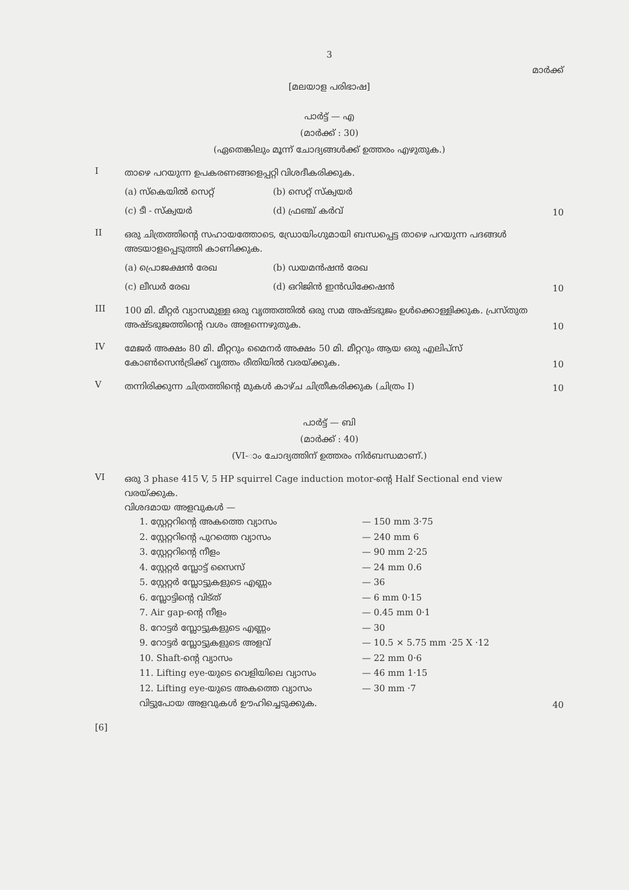3
മാർക്ക്
[മലയാള പരിഭാഷ]
പാർട്ട് — എ
(മാർക്ക് : 30)
(ഏതെങ്കിലും മൂന്ന് ചോദ്യങ്ങൾക്ക് ഉത്തരം എഴുതുക.)
I
താഴെ പറയുന്ന ഉപകരണങ്ങളെപ്പറ്റി വിശദീകരിക്കുക.
(a) സ്കെയിൽ സെറ്റ് (b) സെറ്റ് സ്ക്വയർ (c) ടീ - സ്ക്വയർ (d) ഫ്രഞ്ച് കർവ്
10
II
ഒരു ചിത്രത്തിന്റെ സഹായത്തോടെ, ഡ്രോയിംഗുമായി ബന്ധപ്പെട്ട താഴെ പറയുന്ന പദങ്ങൾ അടയാളപ്പെടുത്തി കാണിക്കുക.
(a) പ്രൊജക്ഷൻ രേഖ (b) ഡയമൻഷൻ രേഖ (c) ലീഡർ രേഖ (d) ഒറിജിൻ ഇൻഡിക്കേഷൻ
10
III
100 മി. മീറ്റർ വ്യാസമുള്ള ഒരു വൃത്തത്തിൽ ഒരു സമ അഷ്ടഭുജം ഉൾക്കൊള്ളിക്കുക. പ്രസ്തുത അഷ്ടഭുജത്തിന്റെ വശം അളന്നെഴുതുക.
10
IV
മേജർ അക്ഷം 80 മി. മീറ്ററും മൈനർ അക്ഷം 50 മി. മീറ്ററും ആയ ഒരു എലിപ്സ് കോൺസെൻട്രിക്ക് വൃത്തം രീതിയിൽ വരയ്ക്കുക.
10
V
തന്നിരിക്കുന്ന ചിത്രത്തിന്റെ മുകൾ കാഴ്ച ചിത്രീകരിക്കുക (ചിത്രം I)
10
പാർട്ട് — ബി
(മാർക്ക് : 40)
(VI-ാം ചോദ്യത്തിന് ഉത്തരം നിർബന്ധമാണ്.)
VI
ഒരു 3 phase 415 V, 5 HP squirrel Cage induction motor-ന്റെ Half Sectional end view വരയ്ക്കുക.
വിശദമായ അളവുകൾ —
1. സ്റ്റേറ്ററിന്റെ അകത്തെ വ്യാസം — 150 mm 3·75
2. സ്റ്റേറ്ററിന്റെ പുറത്തെ വ്യാസം — 240 mm 6
3. സ്റ്റേറ്ററിന്റെ നീളം — 90 mm 2·25
4. സ്റ്റേറ്റർ സ്ലോട്ട് സൈസ് — 24 mm 0.6
5. സ്റ്റേറ്റർ സ്ലോട്ടുകളുടെ എണ്ണം — 36
6. സ്ലോട്ടിന്റെ വിട്ത് — 6 mm 0·15
7. Air gap-ന്റെ നീളം — 0.45 mm 0·1
8. റോട്ടർ സ്ലോട്ടുകളുടെ എണ്ണം — 30
9. റോട്ടർ സ്ലോട്ടുകളുടെ അളവ് — 10.5 × 5.75 mm ·25 X ·12
10. Shaft-ന്റെ വ്യാസം — 22 mm 0·6
11. Lifting eye-യുടെ വെളിയിലെ വ്യാസം — 46 mm 1·15
12. Lifting eye-യുടെ അകത്തെ വ്യാസം — 30 mm ·7
വിട്ടുപോയ അളവുകൾ ഊഹിച്ചെടുക്കുക.
40
[6]